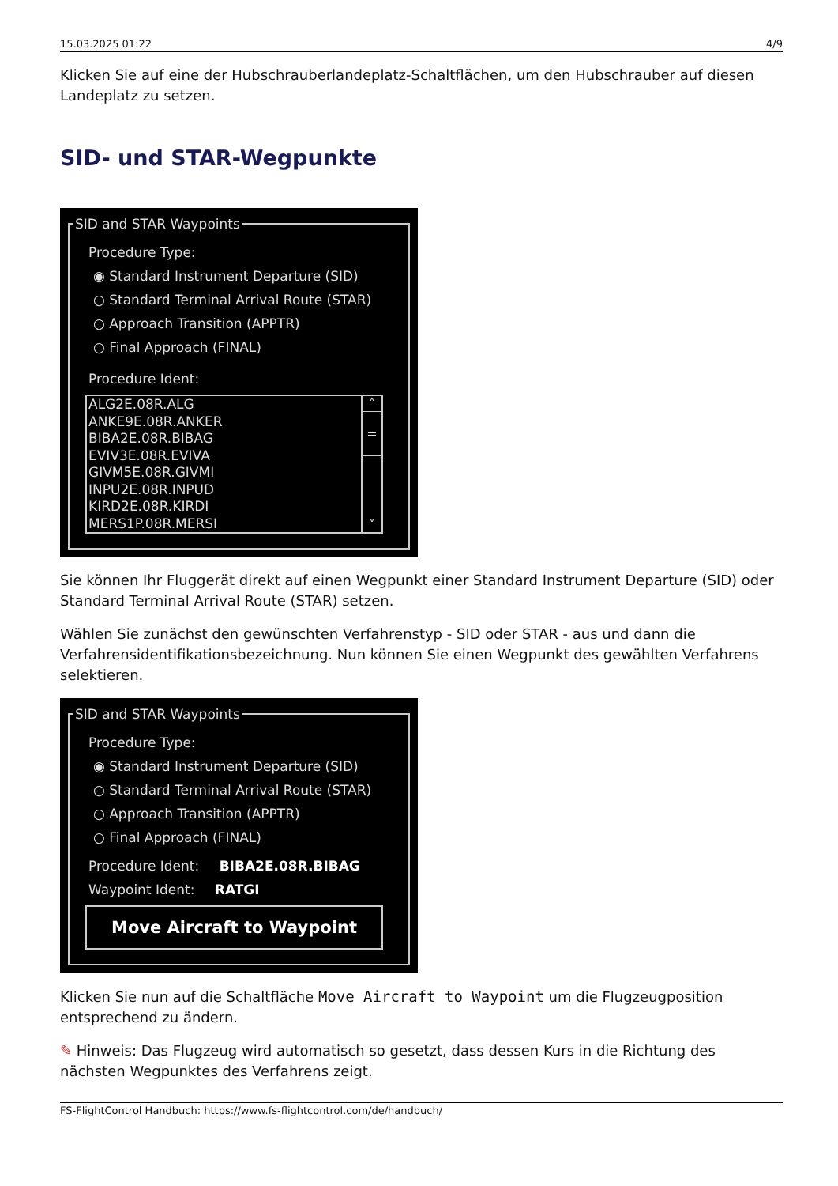15.03.2025 01:22 4/9
Klicken Sie auf eine der Hubschrauberlandeplatz-Schaltflächen, um den Hubschrauber auf diesen Landeplatz zu setzen.
SID- und STAR-Wegpunkte
SID and STAR Waypoints
Procedure Type:
◉ Standard Instrument Departure (SID)
○ Standard Terminal Arrival Route (STAR)
○ Approach Transition (APPTR)
○ Final Approach (FINAL)
Procedure Ident:
ALG2E.08R.ALG
ANKE9E.08R.ANKER
BIBA2E.08R.BIBAG
EVIV3E.08R.EVIVA
GIVM5E.08R.GIVMI
INPU2E.08R.INPUD
KIRD2E.08R.KIRDI
MERS1P.08R.MERSI
˄
=
˅
Sie können Ihr Fluggerät direkt auf einen Wegpunkt einer Standard Instrument Departure (SID) oder Standard Terminal Arrival Route (STAR) setzen.
Wählen Sie zunächst den gewünschten Verfahrenstyp - SID oder STAR - aus und dann die Verfahrensidentifikationsbezeichnung. Nun können Sie einen Wegpunkt des gewählten Verfahrens selektieren.
SID and STAR Waypoints
Procedure Type:
◉ Standard Instrument Departure (SID)
○ Standard Terminal Arrival Route (STAR)
○ Approach Transition (APPTR)
○ Final Approach (FINAL)
Procedure Ident: BIBA2E.08R.BIBAG
Waypoint Ident: RATGI
Move Aircraft to Waypoint
Klicken Sie nun auf die Schaltfläche Move Aircraft to Waypoint um die Flugzeugposition entsprechend zu ändern.
✎ Hinweis: Das Flugzeug wird automatisch so gesetzt, dass dessen Kurs in die Richtung des nächsten Wegpunktes des Verfahrens zeigt.
FS-FlightControl Handbuch: https://www.fs-flightcontrol.com/de/handbuch/